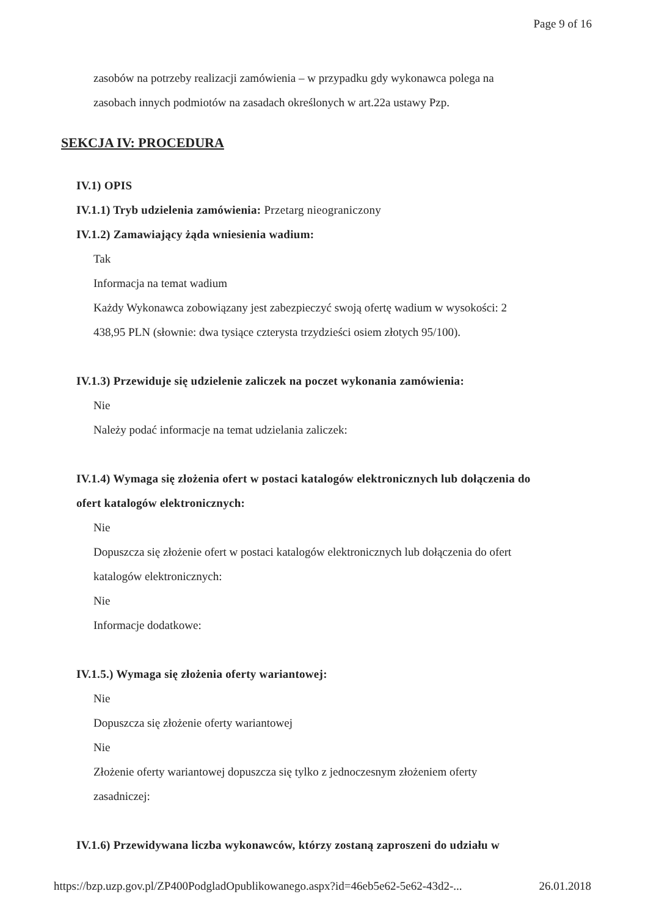Page 9 of 16
zasobów na potrzeby realizacji zamówienia – w przypadku gdy wykonawca polega na
zasobach innych podmiotów na zasadach określonych w art.22a ustawy Pzp.
SEKCJA IV: PROCEDURA
IV.1) OPIS
IV.1.1) Tryb udzielenia zamówienia: Przetarg nieograniczony
IV.1.2) Zamawiający żąda wniesienia wadium:
Tak
Informacja na temat wadium
Każdy Wykonawca zobowiązany jest zabezpieczyć swoją ofertę wadium w wysokości: 2
438,95 PLN (słownie: dwa tysiące czterysta trzydzieści osiem złotych 95/100).
IV.1.3) Przewiduje się udzielenie zaliczek na poczet wykonania zamówienia:
Nie
Należy podać informacje na temat udzielania zaliczek:
IV.1.4) Wymaga się złożenia ofert w postaci katalogów elektronicznych lub dołączenia do
ofert katalogów elektronicznych:
Nie
Dopuszcza się złożenie ofert w postaci katalogów elektronicznych lub dołączenia do ofert
katalogów elektronicznych:
Nie
Informacje dodatkowe:
IV.1.5.) Wymaga się złożenia oferty wariantowej:
Nie
Dopuszcza się złożenie oferty wariantowej
Nie
Złożenie oferty wariantowej dopuszcza się tylko z jednoczesnym złożeniem oferty
zasadniczej:
IV.1.6) Przewidywana liczba wykonawców, którzy zostaną zaproszeni do udziału w
https://bzp.uzp.gov.pl/ZP400PodgladOpublikowanego.aspx?id=46eb5e62-5e62-43d2-... 26.01.2018